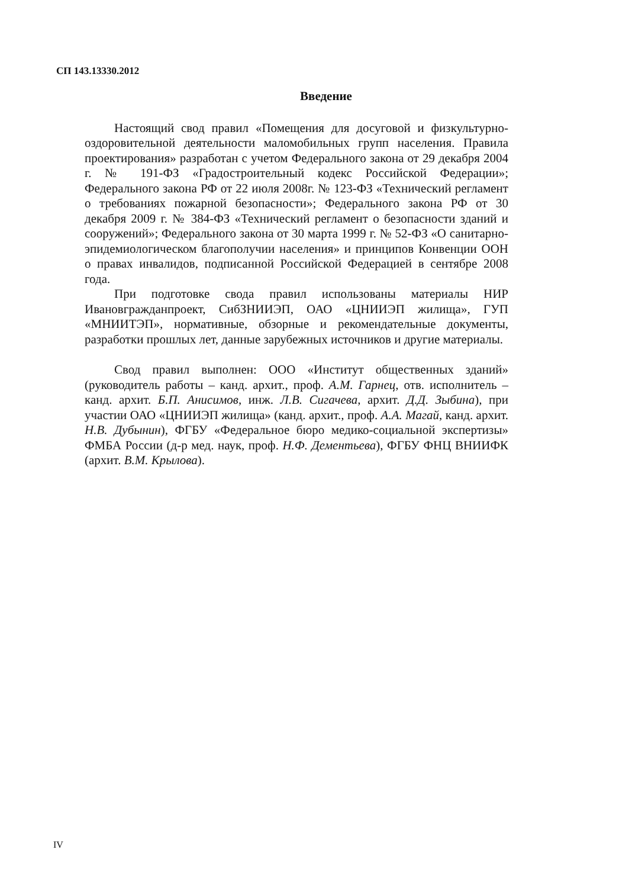СП 143.13330.2012
Введение
Настоящий свод правил «Помещения для досуговой и физкультурно-оздоровительной деятельности маломобильных групп населения. Правила проектирования» разработан с учетом Федерального закона от 29 декабря 2004 г. № 191-ФЗ «Градостроительный кодекс Российской Федерации»; Федерального закона РФ от 22 июля 2008г. № 123-ФЗ «Технический регламент о требованиях пожарной безопасности»; Федерального закона РФ от 30 декабря 2009 г. № 384-ФЗ «Технический регламент о безопасности зданий и сооружений»; Федерального закона от 30 марта 1999 г. № 52-ФЗ «О санитарно-эпидемиологическом благополучии населения» и принципов Конвенции ООН о правах инвалидов, подписанной Российской Федерацией в сентябре 2008 года.
При подготовке свода правил использованы материалы НИР Ивановгражданпроект, СибЗНИИЭП, ОАО «ЦНИИЭП жилища», ГУП «МНИИТЭП», нормативные, обзорные и рекомендательные документы, разработки прошлых лет, данные зарубежных источников и другие материалы.
Свод правил выполнен: ООО «Институт общественных зданий» (руководитель работы – канд. архит., проф. А.М. Гарнец, отв. исполнитель – канд. архит. Б.П. Анисимов, инж. Л.В. Сигачева, архит. Д.Д. Зыбина), при участии ОАО «ЦНИИЭП жилища» (канд. архит., проф. А.А. Магай, канд. архит. Н.В. Дубынин), ФГБУ «Федеральное бюро медико-социальной экспертизы» ФМБА России (д-р мед. наук, проф. Н.Ф. Дементьева), ФГБУ ФНЦ ВНИИФК (архит. В.М. Крылова).
IV